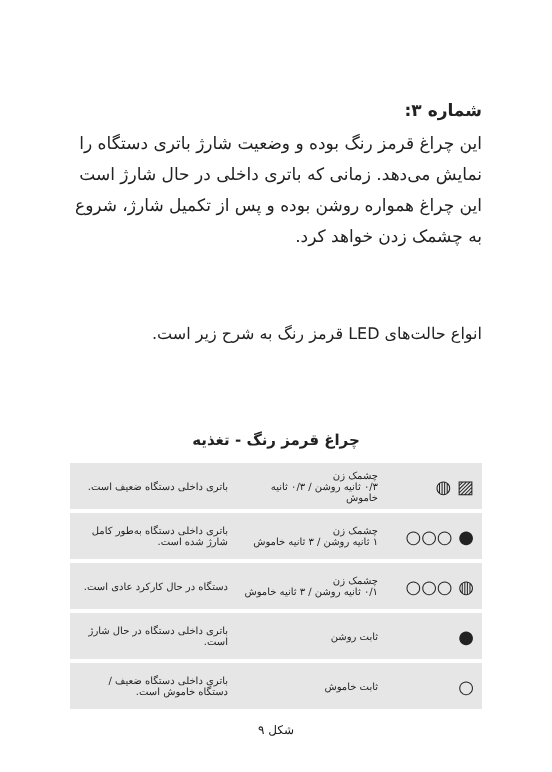شماره ۳:
این چراغ قرمز رنگ بوده و وضعیت شارژ باتری دستگاه را نمایش می‌دهد. زمانی که باتری داخلی در حال شارژ است این چراغ همواره روشن بوده و پس از تکمیل شارژ، شروع به چشمک زدن خواهد کرد.
انواع حالت‌های LED قرمز رنگ به شرح زیر است.
چراغ قرمز رنگ - تغذیه
| ▨ ◍ | چشمک زن ۰/۳ ثانیه روشن / ۰/۳ ثانیه خاموش | باتری داخلی دستگاه ضعیف است. |
| ● ○○○ | چشمک زن ۱ ثانیه روشن / ۳ ثانیه خاموش | باتری داخلی دستگاه به‌طور کامل شارژ شده است. |
| ◍ ○○○ | چشمک زن ۰/۱ ثانیه روشن / ۳ ثانیه خاموش | دستگاه در حال کارکرد عادی است. |
| ● | ثابت روشن | باتری داخلی دستگاه در حال شارژ است. |
| ○ | ثابت خاموش | باتری داخلی دستگاه ضعیف / دستگاه خاموش است. |
شکل ۹